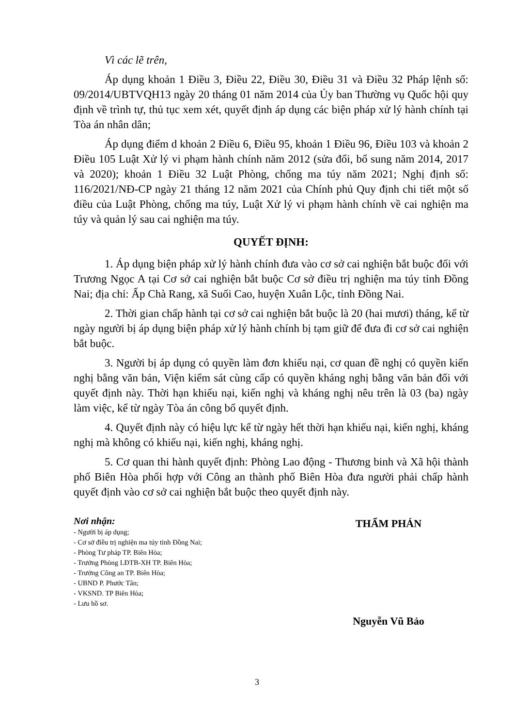Vì các lẽ trên,
Áp dụng khoản 1 Điều 3, Điều 22, Điều 30, Điều 31 và Điều 32 Pháp lệnh số: 09/2014/UBTVQH13 ngày 20 tháng 01 năm 2014 của Ủy ban Thường vụ Quốc hội quy định về trình tự, thủ tục xem xét, quyết định áp dụng các biện pháp xử lý hành chính tại Tòa án nhân dân;
Áp dụng điểm d khoản 2 Điều 6, Điều 95, khoản 1 Điều 96, Điều 103 và khoản 2 Điều 105 Luật Xử lý vi phạm hành chính năm 2012 (sửa đổi, bổ sung năm 2014, 2017 và 2020); khoản 1 Điều 32 Luật Phòng, chống ma túy năm 2021; Nghị định số: 116/2021/NĐ-CP ngày 21 tháng 12 năm 2021 của Chính phủ Quy định chi tiết một số điều của Luật Phòng, chống ma túy, Luật Xử lý vi phạm hành chính về cai nghiện ma túy và quản lý sau cai nghiện ma túy.
QUYẾT ĐỊNH:
1. Áp dụng biện pháp xử lý hành chính đưa vào cơ sở cai nghiện bắt buộc đối với Trương Ngọc A tại Cơ sở cai nghiện bắt buộc Cơ sở điều trị nghiện ma túy tỉnh Đồng Nai; địa chỉ: Ấp Chà Rang, xã Suối Cao, huyện Xuân Lộc, tỉnh Đồng Nai.
2. Thời gian chấp hành tại cơ sở cai nghiện bắt buộc là 20 (hai mươi) tháng, kể từ ngày người bị áp dụng biện pháp xử lý hành chính bị tạm giữ để đưa đi cơ sở cai nghiện bắt buộc.
3. Người bị áp dụng có quyền làm đơn khiếu nại, cơ quan đề nghị có quyền kiến nghị bằng văn bản, Viện kiểm sát cùng cấp có quyền kháng nghị bằng văn bản đối với quyết định này. Thời hạn khiếu nại, kiến nghị và kháng nghị nêu trên là 03 (ba) ngày làm việc, kể từ ngày Tòa án công bố quyết định.
4. Quyết định này có hiệu lực kể từ ngày hết thời hạn khiếu nại, kiến nghị, kháng nghị mà không có khiếu nại, kiến nghị, kháng nghị.
5. Cơ quan thi hành quyết định: Phòng Lao động - Thương binh và Xã hội thành phố Biên Hòa phối hợp với Công an thành phố Biên Hòa đưa người phải chấp hành quyết định vào cơ sở cai nghiện bắt buộc theo quyết định này.
Nơi nhận:
- Người bị áp dụng;
- Cơ sở điều trị nghiện ma túy tỉnh Đồng Nai;
- Phòng Tư pháp TP. Biên Hòa;
- Trưởng Phòng LĐTB-XH TP. Biên Hòa;
- Trưởng Công an TP. Biên Hòa;
- UBND P. Phước Tân;
- VKSND. TP Biên Hòa;
- Lưu hồ sơ.
THẨM PHÁN
Nguyễn Vũ Bảo
3